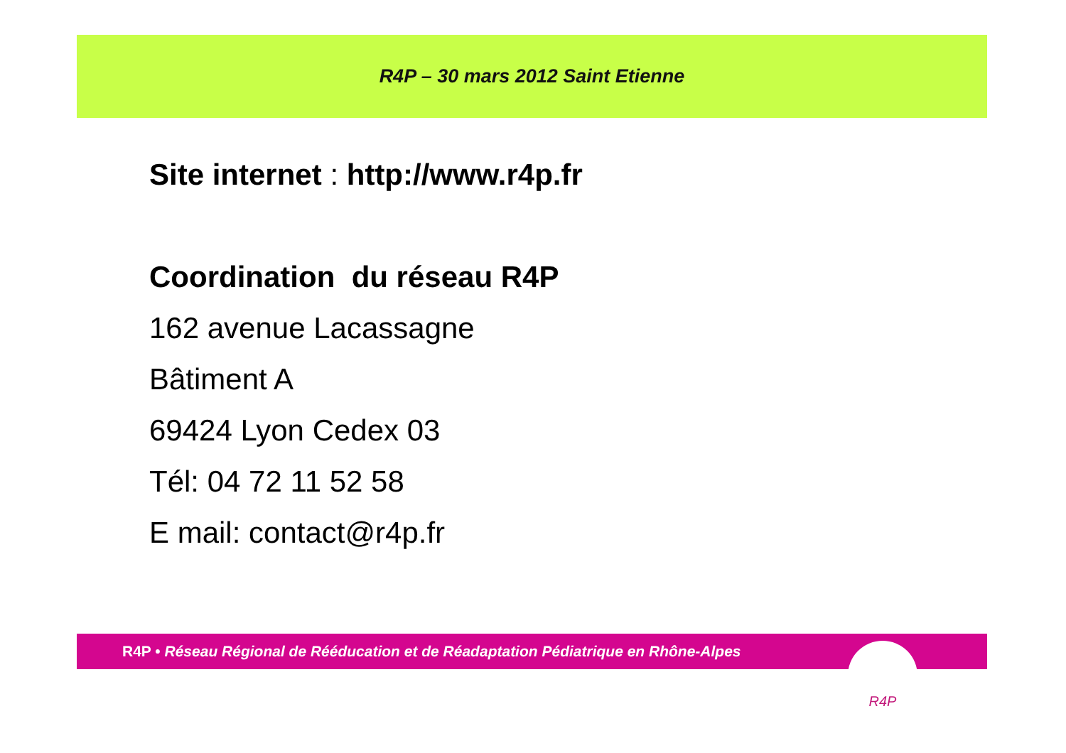R4P – 30 mars 2012 Saint Etienne
Site internet : http://www.r4p.fr
Coordination du réseau R4P
162 avenue Lacassagne
Bâtiment A
69424 Lyon Cedex 03
Tél: 04 72 11 52 58
E mail: contact@r4p.fr
R4P • Réseau Régional de Rééducation et de Réadaptation Pédiatrique en Rhône-Alpes R4P